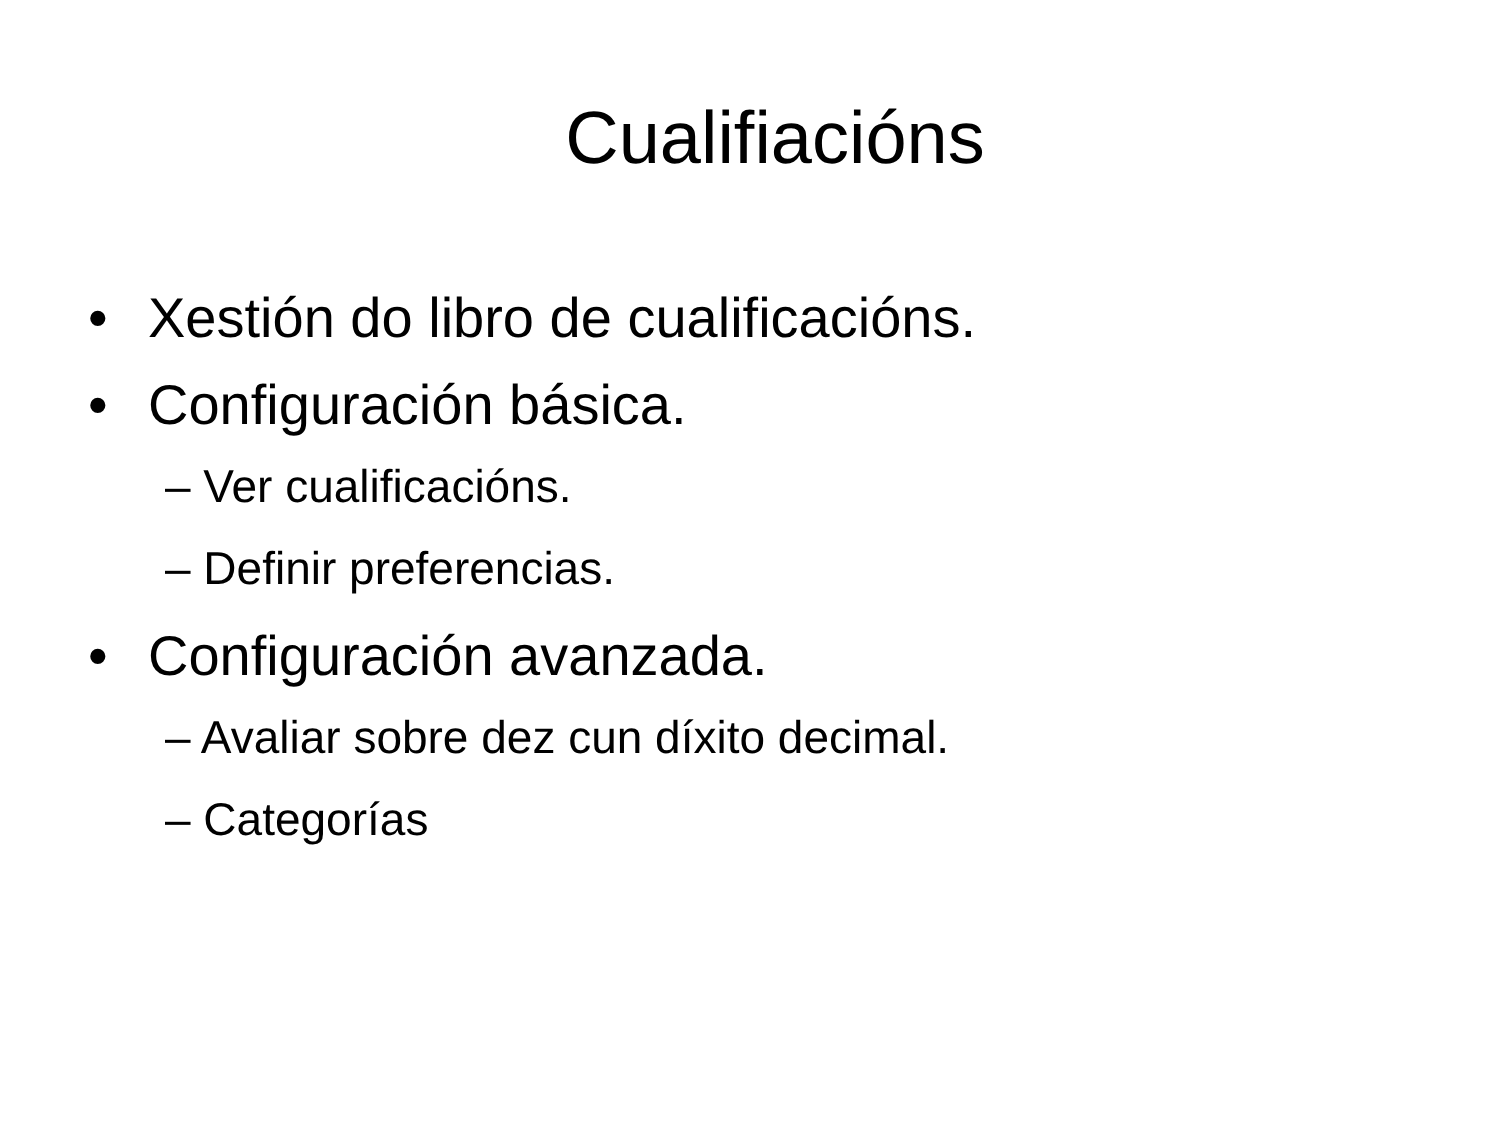Cualifiacións
• Xestión do libro de cualificacións.
• Configuración básica.
– Ver cualificacións.
– Definir preferencias.
• Configuración avanzada.
– Avaliar sobre dez cun díxito decimal.
– Categorías